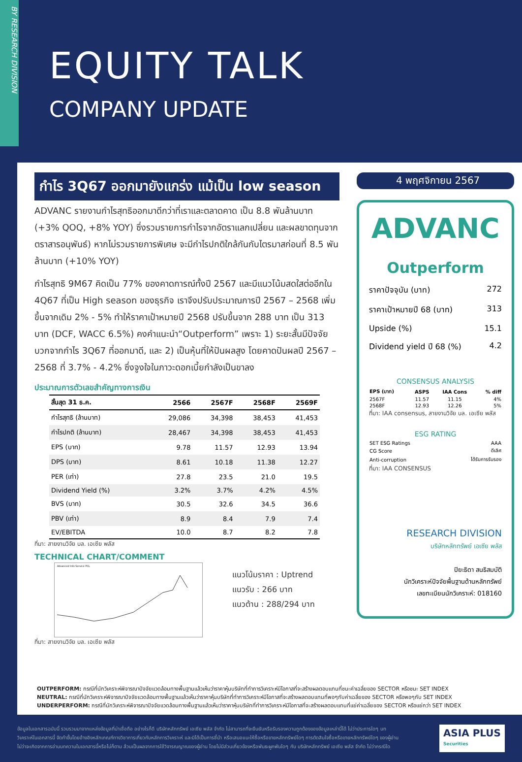BY RESEARCH DIVISION
EQUITY TALK
COMPANY UPDATE
กำไร 3Q67 ออกมายังแกร่ง แม้เป็น low season
ADVANC รายงานกำไรสุทธิออกมาดีกว่าที่เราและตลาดคาด เป็น 8.8 พันล้านบาท (+3% QOQ, +8% YOY) ซึ่งรวมรายการกำไรจากอัตราแลกเปลี่ยน และผลขาดทุนจากตราสารอนุพันธ์) หากไม่รวมรายการพิเศษ จะมีกำไรปกติใกล้กันกับไตรมาสก่อนที่ 8.5 พันล้านบาท (+10% YOY)
กำไรสุทธิ 9M67 คิดเป็น 77% ของคาดการณ์ทั้งปี 2567 และมีแนวโน้มสดใสต่ออีกใน 4Q67 ที่เป็น High season ของธุรกิจ เราจึงปรับประมาณการปี 2567 – 2568 เพิ่มขึ้นจากเดิม 2% - 5% ทำให้ราคาเป้าหมายปี 2568 ปรับขึ้นจาก 288 บาท เป็น 313 บาท (DCF, WACC 6.5%) คงคำแนะนำ“Outperform” เพราะ 1) ระยะสั้นมีปัจจัยบวกจากกำไร 3Q67 ที่ออกมาดี, และ 2) เป็นหุ้นที่ให้ปันผลสูง โดยคาดปันผลปี 2567 – 2568 ที่ 3.7% - 4.2% ซึ่งจูงใจในภาวะดอกเบี้ยกำลังเป็นขาลง
ประมาณการตัวเลขสำคัญทางการเงิน
| สิ้นสุด 31 ธ.ค. | 2566 | 2567F | 2568F | 2569F |
| --- | --- | --- | --- | --- |
| กำไรสุทธิ (ล้านบาท) | 29,086 | 34,398 | 38,453 | 41,453 |
| กำไรปกติ (ล้านบาท) | 28,467 | 34,398 | 38,453 | 41,453 |
| EPS (บาท) | 9.78 | 11.57 | 12.93 | 13.94 |
| DPS (บาท) | 8.61 | 10.18 | 11.38 | 12.27 |
| PER (เท่า) | 27.8 | 23.5 | 21.0 | 19.5 |
| Dividend Yield (%) | 3.2% | 3.7% | 4.2% | 4.5% |
| BVS (บาท) | 30.5 | 32.6 | 34.5 | 36.6 |
| PBV (เท่า) | 8.9 | 8.4 | 7.9 | 7.4 |
| EV/EBITDA | 10.0 | 8.7 | 8.2 | 7.8 |
ที่มา: สายงานวิจัย บล. เอเซีย พลัส
TECHNICAL CHART/COMMENT
Advanced Info Service PCL
แนวโน้มราคา : Uptrend
แนวรับ : 266 บาท
แนวต้าน : 288/294 บาท
ที่มา: สายงานวิจัย บล. เอเซีย พลัส
4 พฤศจิกายน 2567
ADVANC
Outperform
ราคาปัจจุบัน (บาท) 272
ราคาเป้าหมายปี 68 (บาท) 313
Upside (%) 15.1
Dividend yield ปี 68 (%) 4.2
CONSENSUS ANALYSIS
| EPS (บาท) | ASPS | IAA Cons | % diff |
| --- | --- | --- | --- |
| 2567F | 11.57 | 11.15 | 4% |
| 2568F | 12.93 | 12.26 | 5% |
ที่มา: IAA consensus, สายงานวิจัย บล. เอเซีย พลัส
ESG RATING
| SET ESG Ratings | AAA |
| CG Score | ดีเลิศ |
| Anti-corruption | ได้รับการรับรอง |
ที่มา: IAA CONSENSUS
RESEARCH DIVISION
บริษัทหลักทรัพย์ เอเซีย พลัส
ปิยะธิดา สนธิสมบัติ
นักวิเคราะห์ปัจจัยพื้นฐานด้านหลักทรัพย์
เลขทะเบียนนักวิเคราะห์: 018160
OUTPERFORM: กรณีที่นักวิเคราะห์พิจารณาปัจจัยแวดล้อมทางพื้นฐานแล้วเห็นว่าราคาหุ้นบริษัทที่ทำการวิเคราะห์มีโอกาสที่จะสร้างผลตอบแทนที่ชนะค่าเฉลี่ยของ SECTOR หรือชนะ SET INDEX
NEUTRAL: กรณีที่นักวิเคราะห์พิจารณาปัจจัยแวดล้อมทางพื้นฐานแล้วเห็นว่าราคาหุ้นบริษัทที่ทำการวิเคราะห์มีโอกาสที่จะสร้างผลตอบแทนที่พอๆกับค่าเฉลี่ยของ SECTOR หรือพอๆกับ SET INDEX
UNDERPERFORM: กรณีที่นักวิเคราะห์พิจารณาปัจจัยแวดล้อมทางพื้นฐานแล้วเห็นว่าราคาหุ้นบริษัทที่ทำการวิเคราะห์มีโอกาสที่จะสร้างผลตอบแทนที่แย่ค่าเฉลี่ยของ SECTOR หรือแย่กว่า SET INDEX
ข้อมูลในเอกสารฉบับนี้ รวบรวมมาจากแหล่งข้อมูลที่น่าเชื่อถือ อย่างไรก็ดี บริษัทหลักทรัพย์ เอเซีย พลัส จำกัด ไม่สามารถที่จะยืนยันหรือรับรองความถูกต้องของข้อมูลเหล่านี้ได้ ไม่ว่าประการใดๆ บทวิเคราะห์ในเอกสารนี้ จัดทำขึ้นโดยอ้างอิงหลักเกณฑ์ทางวิชาการเกี่ยวกับหลักการวิเคราะห์ และมิได้เป็นการชี้นำ หรือเสนอแนะให้ซื้อหรือขายหลักทรัพย์ใดๆ การตัดสินใจซื้อหรือขายหลักทรัพย์ใดๆ ของผู้อ่าน ไม่ว่าจะเกิดจากการอ่านบทความในเอกสารนี้หรือไม่ก็ตาม ล้วนเป็นผลจากการใช้วิจารณญาณของผู้อ่าน โดยไม่มีส่วนเกี่ยวข้องหรือพันธะผูกพันใดๆ กับ บริษัทหลักทรัพย์ เอเซีย พลัส จำกัด ไม่ว่ากรณีใด
ASIA PLUS
Securities